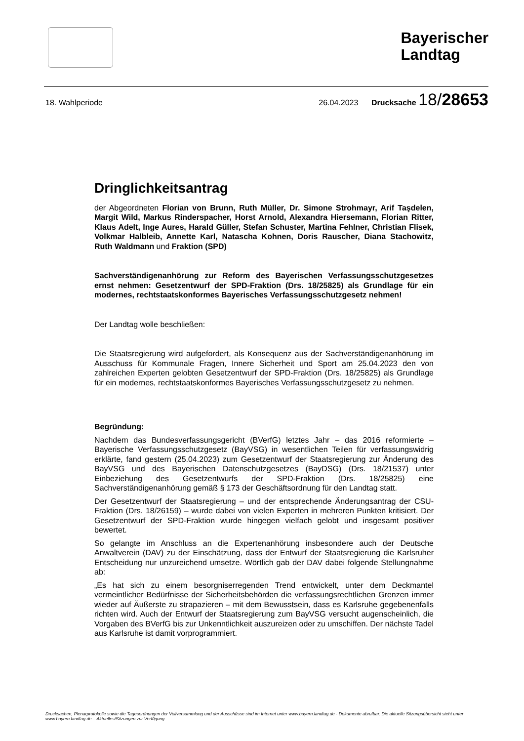Bayerischer
Landtag
18. Wahlperiode 26.04.2023 Drucksache 18/28653
Dringlichkeitsantrag
der Abgeordneten Florian von Brunn, Ruth Müller, Dr. Simone Strohmayr, Arif Taşdelen, Margit Wild, Markus Rinderspacher, Horst Arnold, Alexandra Hiersemann, Florian Ritter, Klaus Adelt, Inge Aures, Harald Güller, Stefan Schuster, Martina Fehlner, Christian Flisek, Volkmar Halbleib, Annette Karl, Natascha Kohnen, Doris Rauscher, Diana Stachowitz, Ruth Waldmann und Fraktion (SPD)
Sachverständigenanhörung zur Reform des Bayerischen Verfassungsschutzgesetzes ernst nehmen: Gesetzentwurf der SPD-Fraktion (Drs. 18/25825) als Grundlage für ein modernes, rechtstaatskonformes Bayerisches Verfassungsschutzgesetz nehmen!
Der Landtag wolle beschließen:
Die Staatsregierung wird aufgefordert, als Konsequenz aus der Sachverständigenanhörung im Ausschuss für Kommunale Fragen, Innere Sicherheit und Sport am 25.04.2023 den von zahlreichen Experten gelobten Gesetzentwurf der SPD-Fraktion (Drs. 18/25825) als Grundlage für ein modernes, rechtstaatskonformes Bayerisches Verfassungsschutzgesetz zu nehmen.
Begründung:
Nachdem das Bundesverfassungsgericht (BVerfG) letztes Jahr – das 2016 reformierte – Bayerische Verfassungsschutzgesetz (BayVSG) in wesentlichen Teilen für verfassungswidrig erklärte, fand gestern (25.04.2023) zum Gesetzentwurf der Staatsregierung zur Änderung des BayVSG und des Bayerischen Datenschutzgesetzes (BayDSG) (Drs. 18/21537) unter Einbeziehung des Gesetzentwurfs der SPD-Fraktion (Drs. 18/25825) eine Sachverständigenanhörung gemäß § 173 der Geschäftsordnung für den Landtag statt.
Der Gesetzentwurf der Staatsregierung – und der entsprechende Änderungsantrag der CSU-Fraktion (Drs. 18/26159) – wurde dabei von vielen Experten in mehreren Punkten kritisiert. Der Gesetzentwurf der SPD-Fraktion wurde hingegen vielfach gelobt und insgesamt positiver bewertet.
So gelangte im Anschluss an die Expertenanhörung insbesondere auch der Deutsche Anwaltverein (DAV) zu der Einschätzung, dass der Entwurf der Staatsregierung die Karlsruher Entscheidung nur unzureichend umsetze. Wörtlich gab der DAV dabei folgende Stellungnahme ab:
„Es hat sich zu einem besorgniserregenden Trend entwickelt, unter dem Deckmantel vermeintlicher Bedürfnisse der Sicherheitsbehörden die verfassungsrechtlichen Grenzen immer wieder auf Äußerste zu strapazieren – mit dem Bewusstsein, dass es Karlsruhe gegebenenfalls richten wird. Auch der Entwurf der Staatsregierung zum BayVSG versucht augenscheinlich, die Vorgaben des BVerfG bis zur Unkenntlichkeit auszureizen oder zu umschiffen. Der nächste Tadel aus Karlsruhe ist damit vorprogrammiert.
Drucksachen, Plenarprotokolle sowie die Tagesordnungen der Vollversammlung und der Ausschüsse sind im Internet unter www.bayern.landtag.de - Dokumente abrufbar. Die aktuelle Sitzungsübersicht steht unter www.bayern.landtag.de – Aktuelles/Sitzungen zur Verfügung.